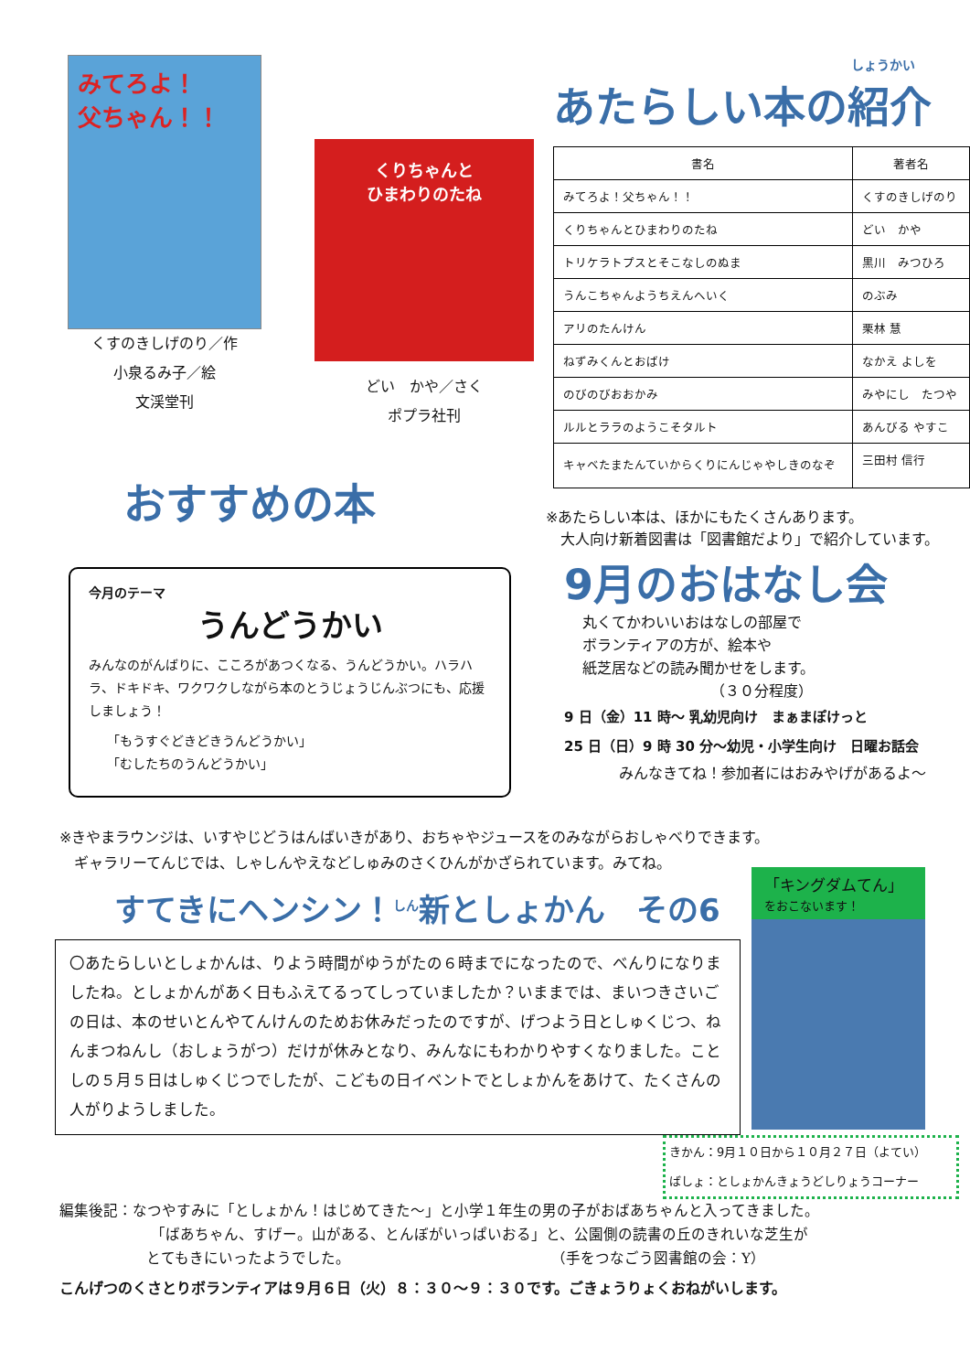みてろよ！
父ちゃん！！
くすのきしげのり／作
小泉るみ子／絵
文渓堂刊
くりちゃんと
ひまわりのたね
どい　かや／さく
ポプラ社刊
しょうかい
あたらしい本の紹介
| 書名 | 著者名 |
| --- | --- |
| みてろよ！父ちゃん！！ | くすのきしげのり |
| くりちゃんとひまわりのたね | どい かや |
| トリケラトプスとそこなしのぬま | 黒川 みつひろ |
| うんこちゃんようちえんへいく | のぶみ |
| アリのたんけん | 栗林 慧 |
| ねずみくんとおばけ | なかえ よしを |
| のびのびおおかみ | みやにし たつや |
| ルルとララのようこそタルト | あんびる やすこ |
| キャベたまたんていからくりにんじゃやしきのなぞ | 三田村 信行 |
おすすめの本
今月のテーマ
うんどうかい
みんなのがんばりに、こころがあつくなる、うんどうかい。ハラハラ、ドキドキ、ワクワクしながら本のとうじょうじんぶつにも、応援しましょう！
「もうすぐどきどきうんどうかい」
「むしたちのうんどうかい」
※あたらしい本は、ほかにもたくさんあります。
　大人向け新着図書は「図書館だより」で紹介しています。
9月のおはなし会
丸くてかわいいおはなしの部屋で
ボランティアの方が、絵本や
紙芝居などの読み聞かせをします。
（３０分程度）
9 日（金）11 時～ 乳幼児向け　まぁまぽけっと
25 日（日）9 時 30 分～幼児・小学生向け　日曜お話会
みんなきてね！参加者にはおみやげがあるよ～
※きやまラウンジは、いすやじどうはんばいきがあり、おちゃやジュースをのみながらおしゃべりできます。
　ギャラリーてんじでは、しゃしんやえなどしゅみのさくひんがかざられています。みてね。
すてきにヘンシン！<sup>しん</sup>新としょかん　その6
〇あたらしいとしょかんは、りよう時間がゆうがたの６時までになったので、べんりになりましたね。としょかんがあく日もふえてるってしっていましたか？いままでは、まいつきさいごの日は、本のせいとんやてんけんのためお休みだったのですが、げつよう日としゅくじつ、ねんまつねんし（おしょうがつ）だけが休みとなり、みんなにもわかりやすくなりました。ことしの５月５日はしゅくじつでしたが、こどもの日イベントでとしょかんをあけて、たくさんの人がりようしました。
「キングダムてん」
をおこないます！
きかん：9月１０日から１０月２７日（よてい）
ばしょ：としょかんきょうどしりょうコーナー
編集後記：なつやすみに「としょかん！はじめてきた～」と小学１年生の男の子がおばあちゃんと入ってきました。
「ばあちゃん、すげー。山がある、とんぼがいっぱいおる」と、公園側の読書の丘のきれいな芝生が
とてもきにいったようでした。 （手をつなごう図書館の会：Y）
こんげつのくさとりボランティアは９月６日（火）８：３０～９：３０です。ごきょうりょくおねがいします。